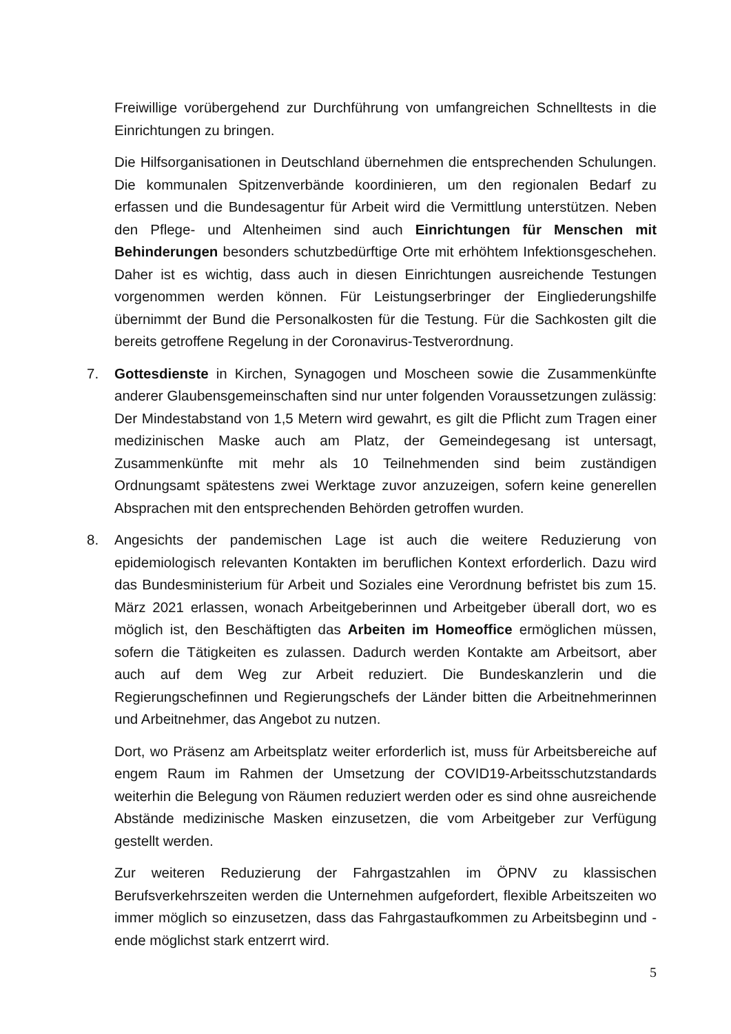Freiwillige vorübergehend zur Durchführung von umfangreichen Schnelltests in die Einrichtungen zu bringen.
Die Hilfsorganisationen in Deutschland übernehmen die entsprechenden Schulungen. Die kommunalen Spitzenverbände koordinieren, um den regionalen Bedarf zu erfassen und die Bundesagentur für Arbeit wird die Vermittlung unterstützen. Neben den Pflege- und Altenheimen sind auch Einrichtungen für Menschen mit Behinderungen besonders schutzbedürftige Orte mit erhöhtem Infektionsgeschehen. Daher ist es wichtig, dass auch in diesen Einrichtungen ausreichende Testungen vorgenommen werden können. Für Leistungserbringer der Eingliederungshilfe übernimmt der Bund die Personalkosten für die Testung. Für die Sachkosten gilt die bereits getroffene Regelung in der Coronavirus-Testverordnung.
7. Gottesdienste in Kirchen, Synagogen und Moscheen sowie die Zusammenkünfte anderer Glaubensgemeinschaften sind nur unter folgenden Voraussetzungen zulässig: Der Mindestabstand von 1,5 Metern wird gewahrt, es gilt die Pflicht zum Tragen einer medizinischen Maske auch am Platz, der Gemeindegesang ist untersagt, Zusammenkünfte mit mehr als 10 Teilnehmenden sind beim zuständigen Ordnungsamt spätestens zwei Werktage zuvor anzuzeigen, sofern keine generellen Absprachen mit den entsprechenden Behörden getroffen wurden.
8. Angesichts der pandemischen Lage ist auch die weitere Reduzierung von epidemiologisch relevanten Kontakten im beruflichen Kontext erforderlich. Dazu wird das Bundesministerium für Arbeit und Soziales eine Verordnung befristet bis zum 15. März 2021 erlassen, wonach Arbeitgeberinnen und Arbeitgeber überall dort, wo es möglich ist, den Beschäftigten das Arbeiten im Homeoffice ermöglichen müssen, sofern die Tätigkeiten es zulassen. Dadurch werden Kontakte am Arbeitsort, aber auch auf dem Weg zur Arbeit reduziert. Die Bundeskanzlerin und die Regierungschefinnen und Regierungschefs der Länder bitten die Arbeitnehmerinnen und Arbeitnehmer, das Angebot zu nutzen.
Dort, wo Präsenz am Arbeitsplatz weiter erforderlich ist, muss für Arbeitsbereiche auf engem Raum im Rahmen der Umsetzung der COVID19-Arbeitsschutzstandards weiterhin die Belegung von Räumen reduziert werden oder es sind ohne ausreichende Abstände medizinische Masken einzusetzen, die vom Arbeitgeber zur Verfügung gestellt werden.
Zur weiteren Reduzierung der Fahrgastzahlen im ÖPNV zu klassischen Berufsverkehrszeiten werden die Unternehmen aufgefordert, flexible Arbeitszeiten wo immer möglich so einzusetzen, dass das Fahrgastaufkommen zu Arbeitsbeginn und -ende möglichst stark entzerrt wird.
5